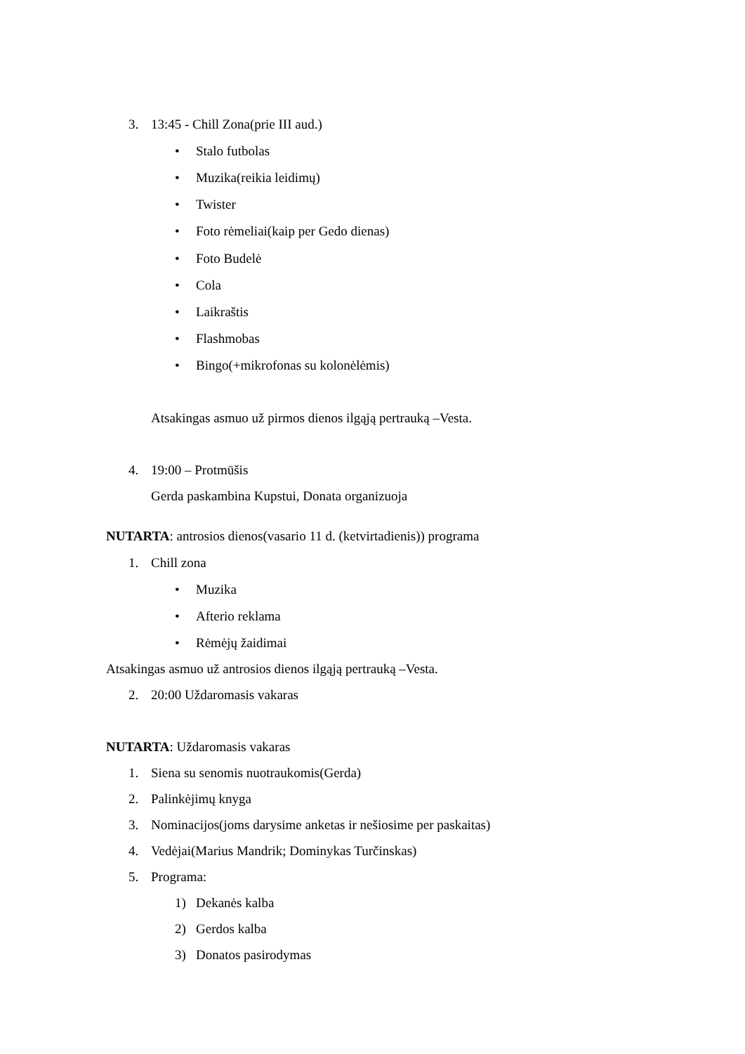3. 13:45 - Chill Zona(prie III aud.)
• Stalo futbolas
• Muzika(reikia leidimų)
• Twister
• Foto rėmeliai(kaip per Gedo dienas)
• Foto Budelė
• Cola
• Laikraštis
• Flashmobas
• Bingo(+mikrofonas su kolonėlėmis)
Atsakingas asmuo už pirmos dienos ilgąją pertrauką –Vesta.
4. 19:00 – Protmūšis
Gerda paskambina Kupstui, Donata organizuoja
NUTARTA: antrosios dienos(vasario 11 d. (ketvirtadienis)) programa
1. Chill zona
• Muzika
• Afterio reklama
• Rėmėjų žaidimai
Atsakingas asmuo už antrosios dienos ilgąją pertrauką –Vesta.
2. 20:00 Uždaromasis vakaras
NUTARTA: Uždaromasis vakaras
1. Siena su senomis nuotraukomis(Gerda)
2. Palinkėjimų knyga
3. Nominacijos(joms darysime anketas ir nešiosime per paskaitas)
4. Vedėjai(Marius Mandrik; Dominykas Turčinskas)
5. Programa:
1) Dekanės kalba
2) Gerdos kalba
3) Donatos pasirodymas